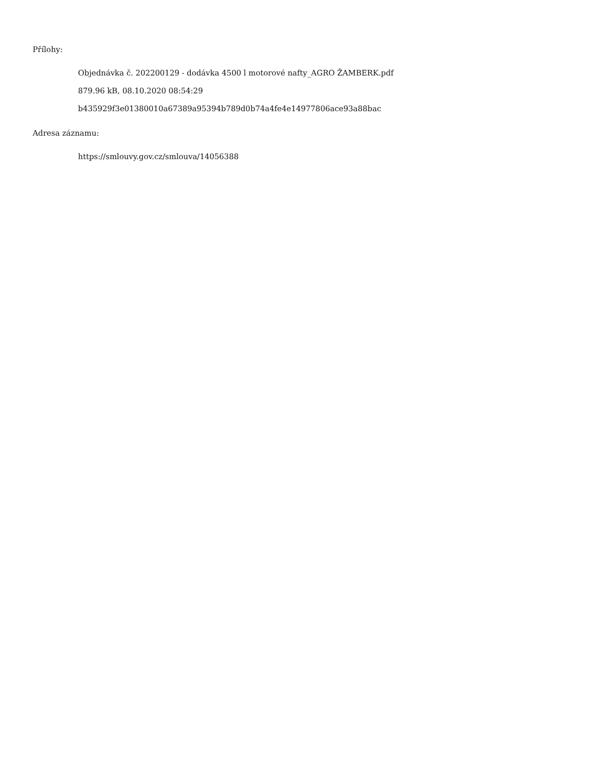Přílohy:
Objednávka č. 202200129 - dodávka 4500 l motorové nafty_AGRO ŽAMBERK.pdf
879.96 kB, 08.10.2020 08:54:29
b435929f3e01380010a67389a95394b789d0b74a4fe4e14977806ace93a88bac
Adresa záznamu:
https://smlouvy.gov.cz/smlouva/14056388